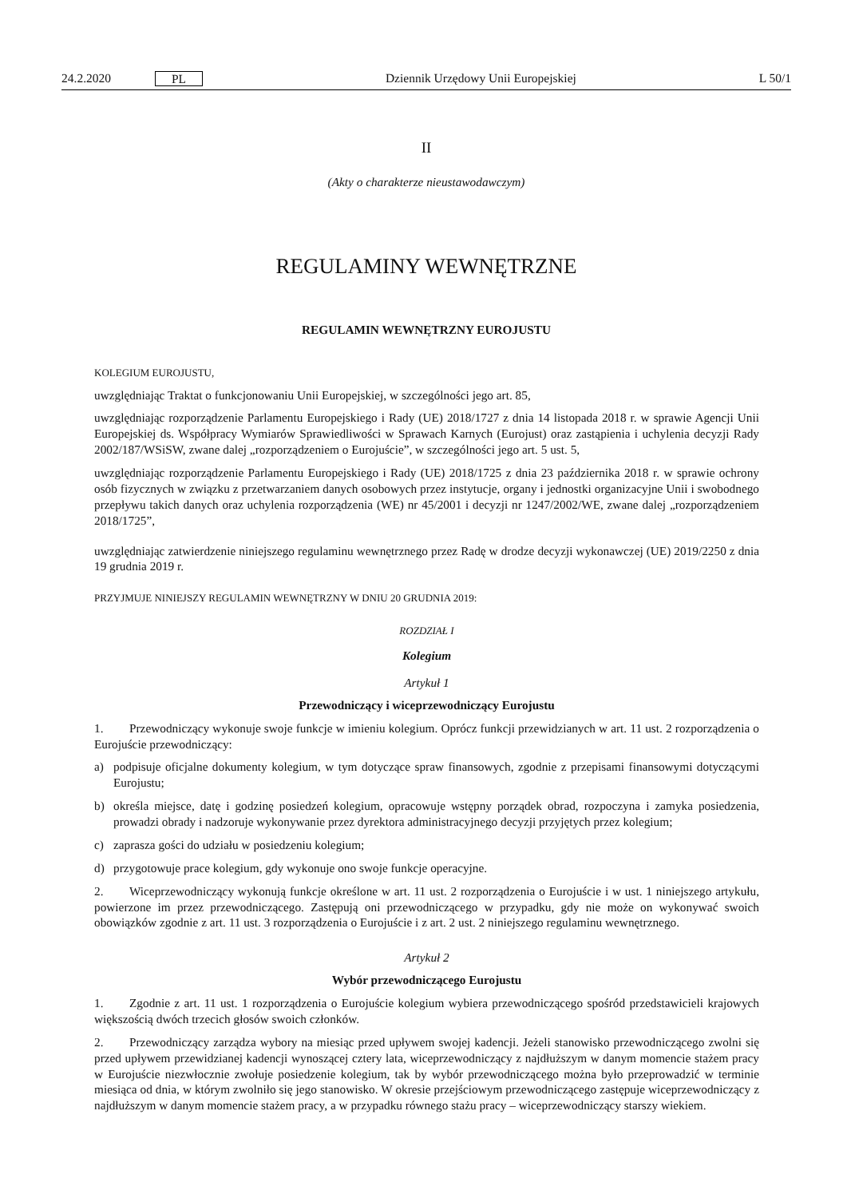24.2.2020 PL
Dziennik Urzędowy Unii Europejskiej L 50/1
II
(Akty o charakterze nieustawodawczym)
REGULAMINY WEWNĘTRZNE
REGULAMIN WEWNĘTRZNY EUROJUSTU
KOLEGIUM EUROJUSTU,
uwzględniając Traktat o funkcjonowaniu Unii Europejskiej, w szczególności jego art. 85,
uwzględniając rozporządzenie Parlamentu Europejskiego i Rady (UE) 2018/1727 z dnia 14 listopada 2018 r. w sprawie Agencji Unii Europejskiej ds. Współpracy Wymiarów Sprawiedliwości w Sprawach Karnych (Eurojust) oraz zastąpienia i uchylenia decyzji Rady 2002/187/WSiSW, zwane dalej „rozporządzeniem o Eurojuście”, w szczególności jego art. 5 ust. 5,
uwzględniając rozporządzenie Parlamentu Europejskiego i Rady (UE) 2018/1725 z dnia 23 października 2018 r. w sprawie ochrony osób fizycznych w związku z przetwarzaniem danych osobowych przez instytucje, organy i jednostki organizacyjne Unii i swobodnego przepływu takich danych oraz uchylenia rozporządzenia (WE) nr 45/2001 i decyzji nr 1247/2002/WE, zwane dalej „rozporządzeniem 2018/1725”,
uwzględniając zatwierdzenie niniejszego regulaminu wewnętrznego przez Radę w drodze decyzji wykonawczej (UE) 2019/2250 z dnia 19 grudnia 2019 r.
PRZYJMUJE NINIEJSZY REGULAMIN WEWNĘTRZNY W DNIU 20 GRUDNIA 2019:
ROZDZIAŁ I
Kolegium
Artykuł 1
Przewodniczący i wiceprzewodniczący Eurojustu
1. Przewodniczący wykonuje swoje funkcje w imieniu kolegium. Oprócz funkcji przewidzianych w art. 11 ust. 2 rozporządzenia o Eurojuście przewodniczący:
a) podpisuje oficjalne dokumenty kolegium, w tym dotyczące spraw finansowych, zgodnie z przepisami finansowymi dotyczącymi Eurojustu;
b) określa miejsce, datę i godzinę posiedzeń kolegium, opracowuje wstępny porządek obrad, rozpoczyna i zamyka posiedzenia, prowadzi obrady i nadzoruje wykonywanie przez dyrektora administracyjnego decyzji przyjętych przez kolegium;
c) zaprasza gości do udziału w posiedzeniu kolegium;
d) przygotowuje prace kolegium, gdy wykonuje ono swoje funkcje operacyjne.
2. Wiceprzewodniczący wykonują funkcje określone w art. 11 ust. 2 rozporządzenia o Eurojuście i w ust. 1 niniejszego artykułu, powierzone im przez przewodniczącego. Zastępują oni przewodniczącego w przypadku, gdy nie może on wykonywać swoich obowiązków zgodnie z art. 11 ust. 3 rozporządzenia o Eurojuście i z art. 2 ust. 2 niniejszego regulaminu wewnętrznego.
Artykuł 2
Wybór przewodniczącego Eurojustu
1. Zgodnie z art. 11 ust. 1 rozporządzenia o Eurojuście kolegium wybiera przewodniczącego spośród przedstawicieli krajowych większością dwóch trzecich głosów swoich członków.
2. Przewodniczący zarządza wybory na miesiąc przed upływem swojej kadencji. Jeżeli stanowisko przewodniczącego zwolni się przed upływem przewidzianej kadencji wynoszącej cztery lata, wiceprzewodniczący z najdłuższym w danym momencie stażem pracy w Eurojuście niezwłocznie zwołuje posiedzenie kolegium, tak by wybór przewodniczącego można było przeprowadzić w terminie miesiąca od dnia, w którym zwolniło się jego stanowisko. W okresie przejściowym przewodniczącego zastępuje wiceprzewodniczący z najdłuższym w danym momencie stażem pracy, a w przypadku równego stażu pracy – wiceprzewodniczący starszy wiekiem.